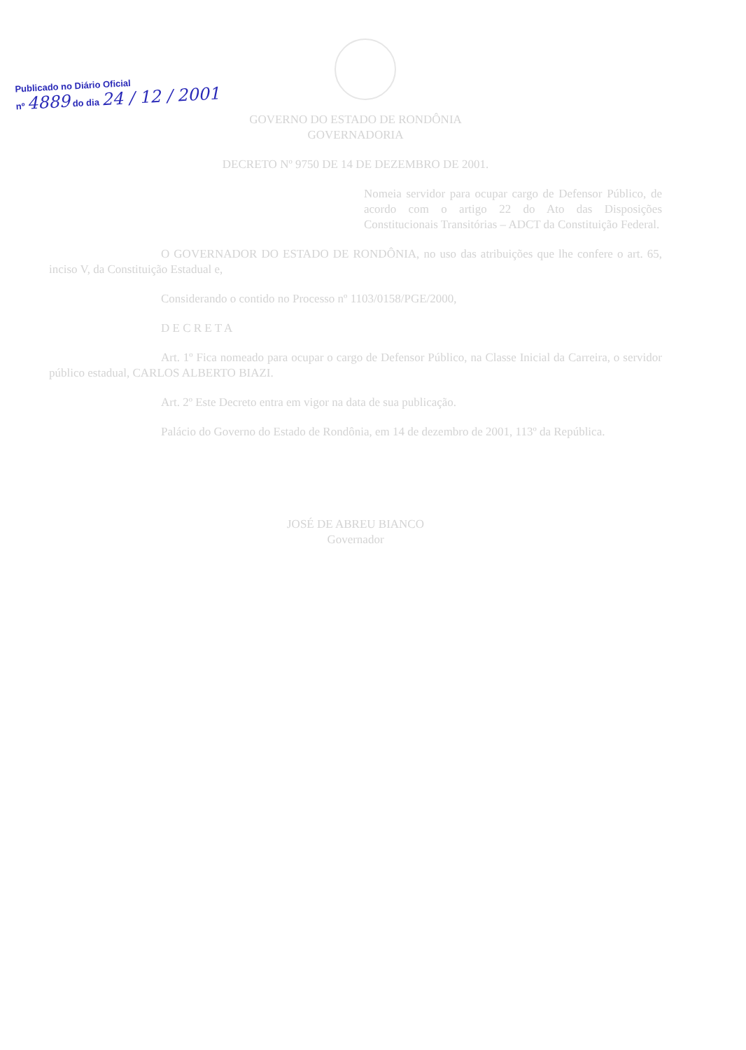Publicado no Diário Oficial
nº 4889 do dia 24 / 12 / 2001
GOVERNO DO ESTADO DE RONDÔNIA
GOVERNADORIA
DECRETO Nº 9750 DE 14 DE DEZEMBRO DE 2001.
Nomeia servidor para ocupar cargo de Defensor Público, de acordo com o artigo 22 do Ato das Disposições Constitucionais Transitórias – ADCT da Constituição Federal.
O GOVERNADOR DO ESTADO DE RONDÔNIA, no uso das atribuições que lhe confere o art. 65, inciso V, da Constituição Estadual e,
Considerando o contido no Processo nº 1103/0158/PGE/2000,
D E C R E T A
Art. 1º Fica nomeado para ocupar o cargo de Defensor Público, na Classe Inicial da Carreira, o servidor público estadual, CARLOS ALBERTO BIAZI.
Art. 2º Este Decreto entra em vigor na data de sua publicação.
Palácio do Governo do Estado de Rondônia, em 14 de dezembro de 2001, 113º da República.
JOSÉ DE ABREU BIANCO
Governador